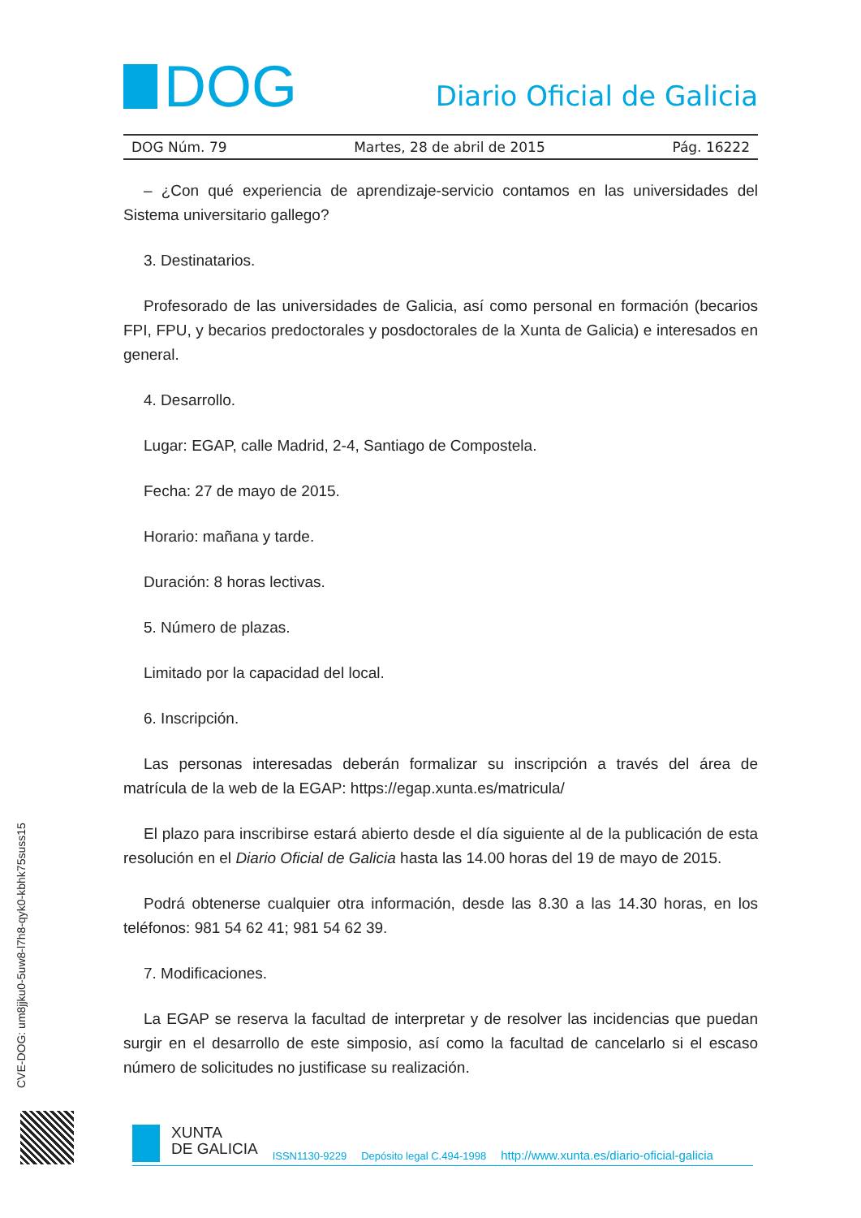DOG
Diario Oficial de Galicia
DOG Núm. 79 Martes, 28 de abril de 2015 Pág. 16222
– ¿Con qué experiencia de aprendizaje-servicio contamos en las universidades del Sistema universitario gallego?
3. Destinatarios.
Profesorado de las universidades de Galicia, así como personal en formación (becarios FPI, FPU, y becarios predoctorales y posdoctorales de la Xunta de Galicia) e interesados en general.
4. Desarrollo.
Lugar: EGAP, calle Madrid, 2-4, Santiago de Compostela.
Fecha: 27 de mayo de 2015.
Horario: mañana y tarde.
Duración: 8 horas lectivas.
5. Número de plazas.
Limitado por la capacidad del local.
6. Inscripción.
Las personas interesadas deberán formalizar su inscripción a través del área de matrícula de la web de la EGAP: https://egap.xunta.es/matricula/
El plazo para inscribirse estará abierto desde el día siguiente al de la publicación de esta resolución en el Diario Oficial de Galicia hasta las 14.00 horas del 19 de mayo de 2015.
Podrá obtenerse cualquier otra información, desde las 8.30 a las 14.30 horas, en los teléfonos: 981 54 62 41; 981 54 62 39.
7. Modificaciones.
La EGAP se reserva la facultad de interpretar y de resolver las incidencias que puedan surgir en el desarrollo de este simposio, así como la facultad de cancelarlo si el escaso número de solicitudes no justificase su realización.
CVE-DOG: um8jjku0-5uw8-l7h8-qyk0-kbhk75suss15
XUNTA
DE GALICIA
ISSN1130-9229 Depósito legal C.494-1998 http://www.xunta.es/diario-oficial-galicia